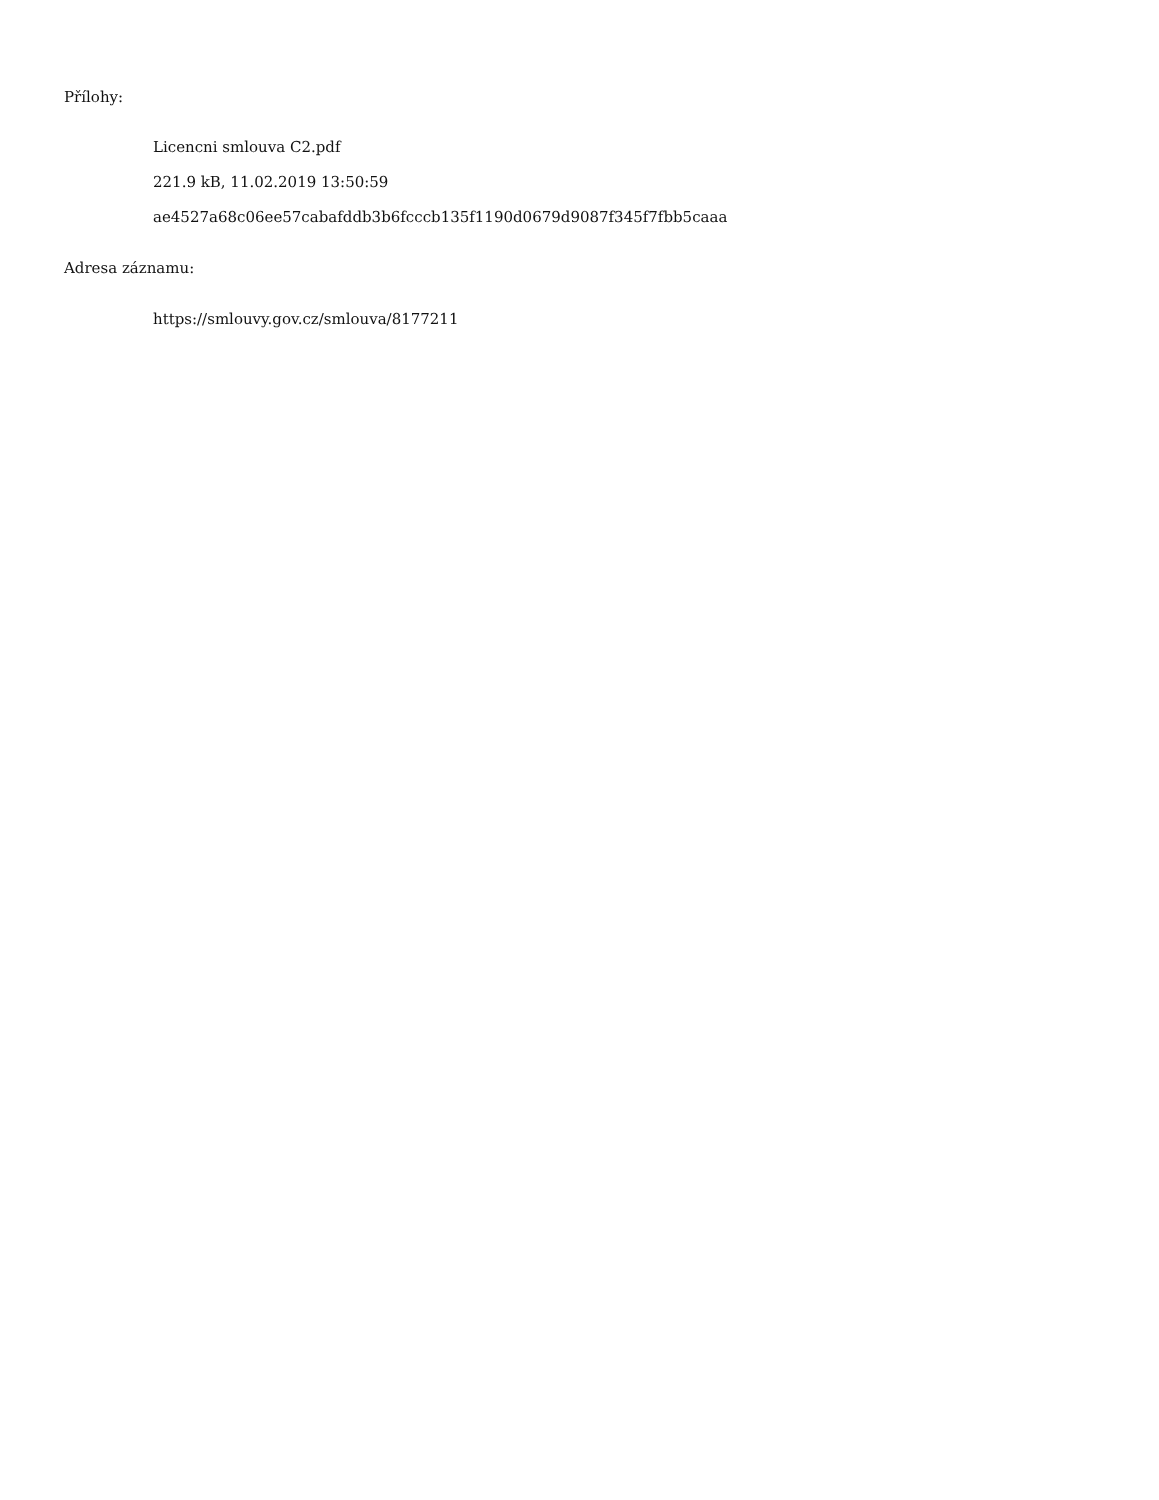Přílohy:
Licencni smlouva C2.pdf
221.9 kB, 11.02.2019 13:50:59
ae4527a68c06ee57cabafddb3b6fcccb135f1190d0679d9087f345f7fbb5caaa
Adresa záznamu:
https://smlouvy.gov.cz/smlouva/8177211